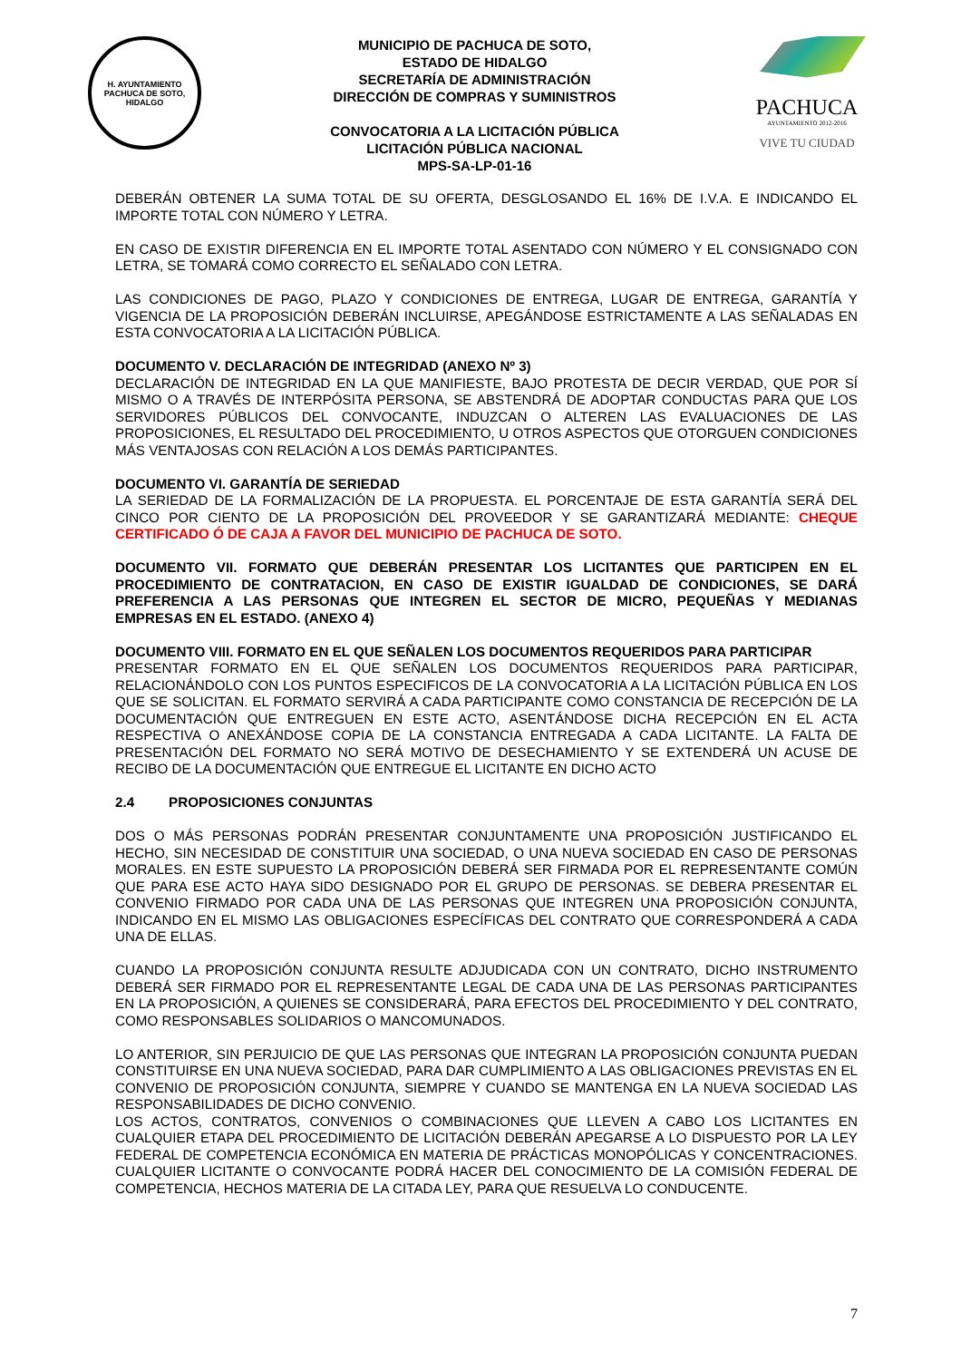H. AYUNTAMIENTO
PACHUCA DE SOTO, HIDALGO
MUNICIPIO DE PACHUCA DE SOTO,
ESTADO DE HIDALGO
SECRETARÍA DE ADMINISTRACIÓN
DIRECCIÓN DE COMPRAS Y SUMINISTROS
CONVOCATORIA A LA LICITACIÓN PÚBLICA
LICITACIÓN PÚBLICA NACIONAL
MPS-SA-LP-01-16
PACHUCA
AYUNTAMIENTO 2012-2016
VIVE TU CIUDAD
DEBERÁN OBTENER LA SUMA TOTAL DE SU OFERTA, DESGLOSANDO EL 16% DE I.V.A. E INDICANDO EL IMPORTE TOTAL CON NÚMERO Y LETRA.
EN CASO DE EXISTIR DIFERENCIA EN EL IMPORTE TOTAL ASENTADO CON NÚMERO Y EL CONSIGNADO CON LETRA, SE TOMARÁ COMO CORRECTO EL SEÑALADO CON LETRA.
LAS CONDICIONES DE PAGO, PLAZO Y CONDICIONES DE ENTREGA, LUGAR DE ENTREGA, GARANTÍA Y VIGENCIA DE LA PROPOSICIÓN DEBERÁN INCLUIRSE, APEGÁNDOSE ESTRICTAMENTE A LAS SEÑALADAS EN ESTA CONVOCATORIA A LA LICITACIÓN PÚBLICA.
DOCUMENTO V. DECLARACIÓN DE INTEGRIDAD (ANEXO Nº 3)
DECLARACIÓN DE INTEGRIDAD EN LA QUE MANIFIESTE, BAJO PROTESTA DE DECIR VERDAD, QUE POR SÍ MISMO O A TRAVÉS DE INTERPÓSITA PERSONA, SE ABSTENDRÁ DE ADOPTAR CONDUCTAS PARA QUE LOS SERVIDORES PÚBLICOS DEL CONVOCANTE, INDUZCAN O ALTEREN LAS EVALUACIONES DE LAS PROPOSICIONES, EL RESULTADO DEL PROCEDIMIENTO, U OTROS ASPECTOS QUE OTORGUEN CONDICIONES MÁS VENTAJOSAS CON RELACIÓN A LOS DEMÁS PARTICIPANTES.
DOCUMENTO VI. GARANTÍA DE SERIEDAD
LA SERIEDAD DE LA FORMALIZACIÓN DE LA PROPUESTA. EL PORCENTAJE DE ESTA GARANTÍA SERÁ DEL CINCO POR CIENTO DE LA PROPOSICIÓN DEL PROVEEDOR Y SE GARANTIZARÁ MEDIANTE: CHEQUE CERTIFICADO Ó DE CAJA A FAVOR DEL MUNICIPIO DE PACHUCA DE SOTO.
DOCUMENTO VII. FORMATO QUE DEBERÁN PRESENTAR LOS LICITANTES QUE PARTICIPEN EN EL PROCEDIMIENTO DE CONTRATACION, EN CASO DE EXISTIR IGUALDAD DE CONDICIONES, SE DARÁ PREFERENCIA A LAS PERSONAS QUE INTEGREN EL SECTOR DE MICRO, PEQUEÑAS Y MEDIANAS EMPRESAS EN EL ESTADO. (ANEXO 4)
DOCUMENTO VIII. FORMATO EN EL QUE SEÑALEN LOS DOCUMENTOS REQUERIDOS PARA PARTICIPAR
PRESENTAR FORMATO EN EL QUE SEÑALEN LOS DOCUMENTOS REQUERIDOS PARA PARTICIPAR, RELACIONÁNDOLO CON LOS PUNTOS ESPECIFICOS DE LA CONVOCATORIA A LA LICITACIÓN PÚBLICA EN LOS QUE SE SOLICITAN. EL FORMATO SERVIRÁ A CADA PARTICIPANTE COMO CONSTANCIA DE RECEPCIÓN DE LA DOCUMENTACIÓN QUE ENTREGUEN EN ESTE ACTO, ASENTÁNDOSE DICHA RECEPCIÓN EN EL ACTA RESPECTIVA O ANEXÁNDOSE COPIA DE LA CONSTANCIA ENTREGADA A CADA LICITANTE. LA FALTA DE PRESENTACIÓN DEL FORMATO NO SERÁ MOTIVO DE DESECHAMIENTO Y SE EXTENDERÁ UN ACUSE DE RECIBO DE LA DOCUMENTACIÓN QUE ENTREGUE EL LICITANTE EN DICHO ACTO
2.4 PROPOSICIONES CONJUNTAS
DOS O MÁS PERSONAS PODRÁN PRESENTAR CONJUNTAMENTE UNA PROPOSICIÓN JUSTIFICANDO EL HECHO, SIN NECESIDAD DE CONSTITUIR UNA SOCIEDAD, O UNA NUEVA SOCIEDAD EN CASO DE PERSONAS MORALES. EN ESTE SUPUESTO LA PROPOSICIÓN DEBERÁ SER FIRMADA POR EL REPRESENTANTE COMÚN QUE PARA ESE ACTO HAYA SIDO DESIGNADO POR EL GRUPO DE PERSONAS. SE DEBERA PRESENTAR EL CONVENIO FIRMADO POR CADA UNA DE LAS PERSONAS QUE INTEGREN UNA PROPOSICIÓN CONJUNTA, INDICANDO EN EL MISMO LAS OBLIGACIONES ESPECÍFICAS DEL CONTRATO QUE CORRESPONDERÁ A CADA UNA DE ELLAS.
CUANDO LA PROPOSICIÓN CONJUNTA RESULTE ADJUDICADA CON UN CONTRATO, DICHO INSTRUMENTO DEBERÁ SER FIRMADO POR EL REPRESENTANTE LEGAL DE CADA UNA DE LAS PERSONAS PARTICIPANTES EN LA PROPOSICIÓN, A QUIENES SE CONSIDERARÁ, PARA EFECTOS DEL PROCEDIMIENTO Y DEL CONTRATO, COMO RESPONSABLES SOLIDARIOS O MANCOMUNADOS.
LO ANTERIOR, SIN PERJUICIO DE QUE LAS PERSONAS QUE INTEGRAN LA PROPOSICIÓN CONJUNTA PUEDAN CONSTITUIRSE EN UNA NUEVA SOCIEDAD, PARA DAR CUMPLIMIENTO A LAS OBLIGACIONES PREVISTAS EN EL CONVENIO DE PROPOSICIÓN CONJUNTA, SIEMPRE Y CUANDO SE MANTENGA EN LA NUEVA SOCIEDAD LAS RESPONSABILIDADES DE DICHO CONVENIO.
LOS ACTOS, CONTRATOS, CONVENIOS O COMBINACIONES QUE LLEVEN A CABO LOS LICITANTES EN CUALQUIER ETAPA DEL PROCEDIMIENTO DE LICITACIÓN DEBERÁN APEGARSE A LO DISPUESTO POR LA LEY FEDERAL DE COMPETENCIA ECONÓMICA EN MATERIA DE PRÁCTICAS MONOPÓLICAS Y CONCENTRACIONES. CUALQUIER LICITANTE O CONVOCANTE PODRÁ HACER DEL CONOCIMIENTO DE LA COMISIÓN FEDERAL DE COMPETENCIA, HECHOS MATERIA DE LA CITADA LEY, PARA QUE RESUELVA LO CONDUCENTE.
7